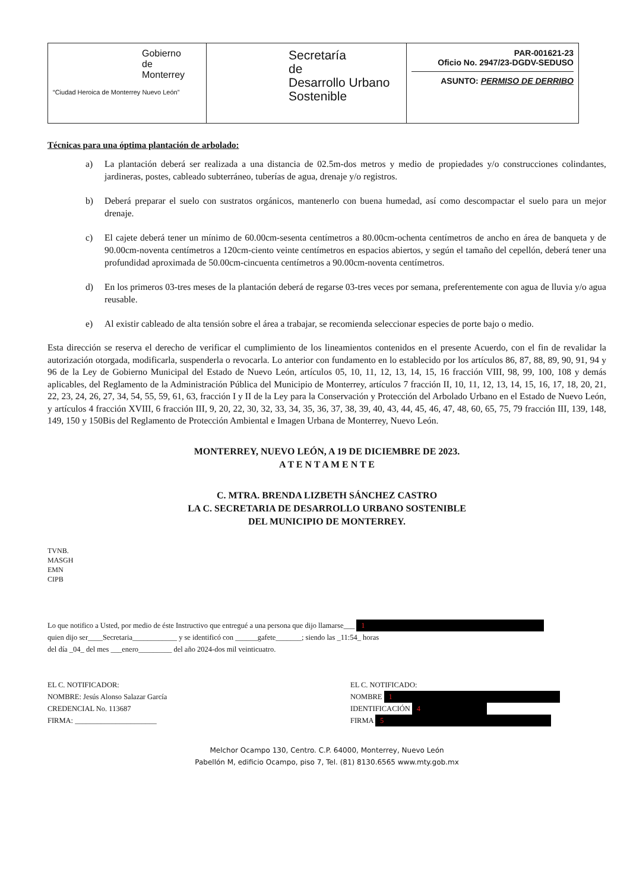| Gobierno de Monterrey “Ciudad Heroica de Monterrey Nuevo León” | Secretaría de Desarrollo Urbano Sostenible | PAR-001621-23 Oficio No. 2947/23-DGDV-SEDUSO ASUNTO: PERMISO DE DERRIBO |
Técnicas para una óptima plantación de arbolado:
a) La plantación deberá ser realizada a una distancia de 02.5m-dos metros y medio de propiedades y/o construcciones colindantes, jardineras, postes, cableado subterráneo, tuberías de agua, drenaje y/o registros.
b) Deberá preparar el suelo con sustratos orgánicos, mantenerlo con buena humedad, así como descompactar el suelo para un mejor drenaje.
c) El cajete deberá tener un mínimo de 60.00cm-sesenta centímetros a 80.00cm-ochenta centímetros de ancho en área de banqueta y de 90.00cm-noventa centímetros a 120cm-ciento veinte centímetros en espacios abiertos, y según el tamaño del cepellón, deberá tener una profundidad aproximada de 50.00cm-cincuenta centímetros a 90.00cm-noventa centímetros.
d) En los primeros 03-tres meses de la plantación deberá de regarse 03-tres veces por semana, preferentemente con agua de lluvia y/o agua reusable.
e) Al existir cableado de alta tensión sobre el área a trabajar, se recomienda seleccionar especies de porte bajo o medio.
Esta dirección se reserva el derecho de verificar el cumplimiento de los lineamientos contenidos en el presente Acuerdo, con el fin de revalidar la autorización otorgada, modificarla, suspenderla o revocarla. Lo anterior con fundamento en lo establecido por los artículos 86, 87, 88, 89, 90, 91, 94 y 96 de la Ley de Gobierno Municipal del Estado de Nuevo León, artículos 05, 10, 11, 12, 13, 14, 15, 16 fracción VIII, 98, 99, 100, 108 y demás aplicables, del Reglamento de la Administración Pública del Municipio de Monterrey, artículos 7 fracción II, 10, 11, 12, 13, 14, 15, 16, 17, 18, 20, 21, 22, 23, 24, 26, 27, 34, 54, 55, 59, 61, 63, fracción I y II de la Ley para la Conservación y Protección del Arbolado Urbano en el Estado de Nuevo León, y artículos 4 fracción XVIII, 6 fracción III, 9, 20, 22, 30, 32, 33, 34, 35, 36, 37, 38, 39, 40, 43, 44, 45, 46, 47, 48, 60, 65, 75, 79 fracción III, 139, 148, 149, 150 y 150Bis del Reglamento de Protección Ambiental e Imagen Urbana de Monterrey, Nuevo León.
MONTERREY, NUEVO LEÓN, A 19 DE DICIEMBRE DE 2023.
A T E N T A M E N T E
C. MTRA. BRENDA LIZBETH SÁNCHEZ CASTRO
LA C. SECRETARIA DE DESARROLLO URBANO SOSTENIBLE
DEL MUNICIPIO DE MONTERREY.
TVNB.
MASGH
EMN
CIPB
Lo que notifico a Usted, por medio de éste Instructivo que entregué a una persona que dijo llamarse___ 1
quien dijo ser____Secretaria____________ y se identificó con ______gafete_______; siendo las _11:54_ horas
del día _04_ del mes ___enero_________ del año 2024-dos mil veinticuatro.
EL C. NOTIFICADOR:
NOMBRE: Jesús Alonso Salazar García
CREDENCIAL No. 113687
FIRMA: ______________________
EL C. NOTIFICADO:
NOMBRE 1
IDENTIFICACIÓN 4
FIRMA 5
Melchor Ocampo 130, Centro. C.P. 64000, Monterrey, Nuevo León
Pabellón M, edificio Ocampo, piso 7, Tel. (81) 8130.6565 www.mty.gob.mx